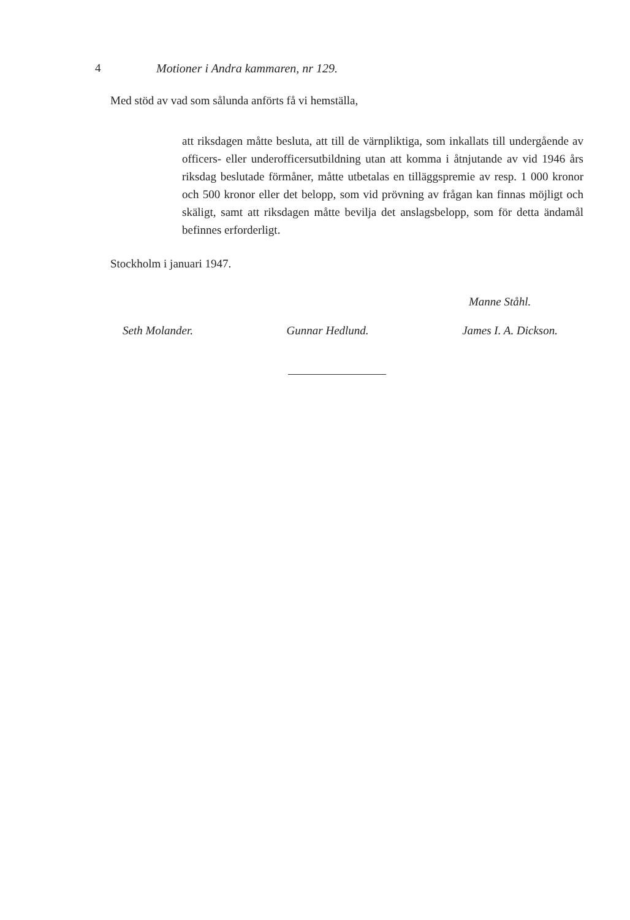4 Motioner i Andra kammaren, nr 129.
Med stöd av vad som sålunda anförts få vi hemställa,
att riksdagen måtte besluta, att till de värnpliktiga, som inkallats till undergående av officers- eller underofficersutbildning utan att komma i åtnjutande av vid 1946 års riksdag beslutade förmåner, måtte utbetalas en tilläggspremie av resp. 1 000 kronor och 500 kronor eller det belopp, som vid prövning av frågan kan finnas möjligt och skäligt, samt att riksdagen måtte bevilja det anslagsbelopp, som för detta ändamål befinnes erforderligt.
Stockholm i januari 1947.
Manne Ståhl.
Seth Molander. Gunnar Hedlund. James I. A. Dickson.